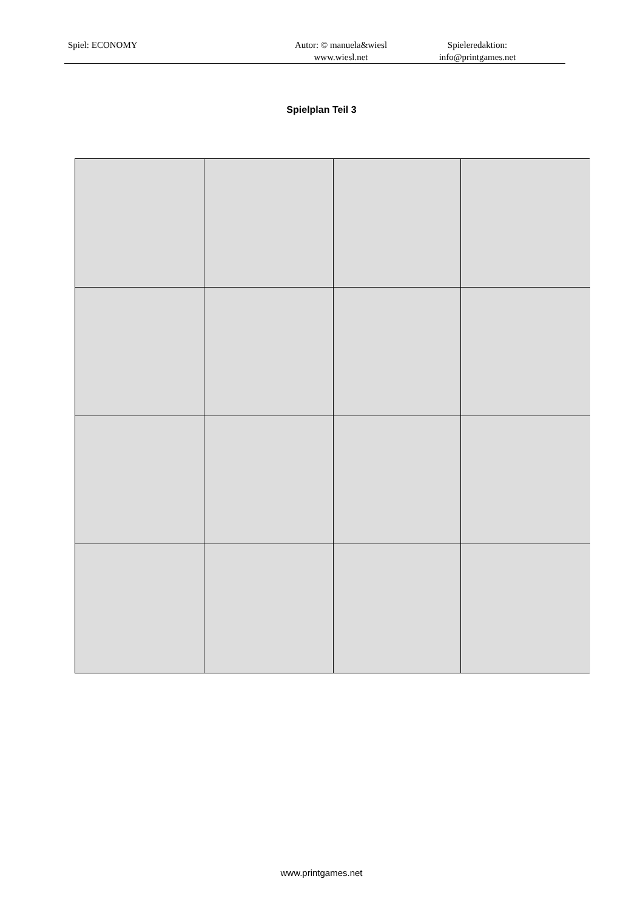Spiel: ECONOMY Autor: © manuela&wiesl
www.wiesl.net
Spieleredaktion:
info@printgames.net
Spielplan Teil 3
www.printgames.net